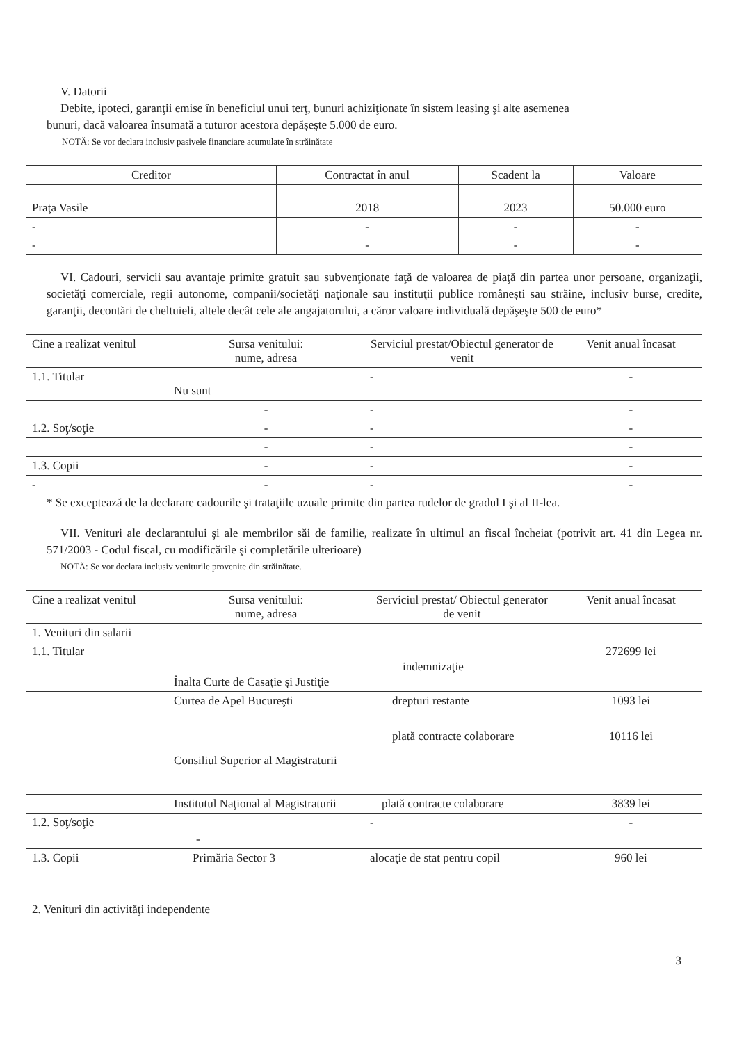V. Datorii
Debite, ipoteci, garanţii emise în beneficiul unui terţ, bunuri achiziţionate în sistem leasing şi alte asemenea
bunuri, dacă valoarea însumată a tuturor acestora depăşeşte 5.000 de euro.
NOTĂ: Se vor declara inclusiv pasivele financiare acumulate în străinătate
| Creditor | Contractat în anul | Scadent la | Valoare |
| --- | --- | --- | --- |
| Praţa Vasile | 2018 | 2023 | 50.000 euro |
| - | - | - | - |
| - | - | - | - |
VI. Cadouri, servicii sau avantaje primite gratuit sau subvenţionate faţă de valoarea de piaţă din partea unor persoane, organizaţii, societăţi comerciale, regii autonome, companii/societăţi naţionale sau instituţii publice româneşti sau străine, inclusiv burse, credite, garanţii, decontări de cheltuieli, altele decât cele ale angajatorului, a căror valoare individuală depăşeşte 500 de euro*
| Cine a realizat venitul | Sursa venitului: nume, adresa | Serviciul prestat/Obiectul generator de venit | Venit anual încasat |
| --- | --- | --- | --- |
| 1.1. Titular | Nu sunt | - | - |
| | - | - | - |
| 1.2. Soţ/soţie | - | - | - |
| | - | - | - |
| 1.3. Copii | - | - | - |
| - | - | - | - |
* Se exceptează de la declarare cadourile şi trataţiile uzuale primite din partea rudelor de gradul I şi al II-lea.
VII. Venituri ale declarantului şi ale membrilor săi de familie, realizate în ultimul an fiscal încheiat (potrivit art. 41 din Legea nr. 571/2003 - Codul fiscal, cu modificările şi completările ulterioare)
NOTĂ: Se vor declara inclusiv veniturile provenite din străinătate.
| Cine a realizat venitul | Sursa venitului: nume, adresa | Serviciul prestat/ Obiectul generator de venit | Venit anual încasat |
| --- | --- | --- | --- |
| 1. Venituri din salarii | | | |
| 1.1. Titular | Înalta Curte de Casaţie şi Justiţie | indemnizaţie | 272699 lei |
| | Curtea de Apel Bucureşti | drepturi restante | 1093 lei |
| | Consiliul Superior al Magistraturii | plată contracte colaborare | 10116 lei |
| | Institutul Naţional al Magistraturii | plată contracte colaborare | 3839 lei |
| 1.2. Soţ/soţie | - | - | - |
| 1.3. Copii | Primăria Sector 3 | alocaţie de stat pentru copil | 960 lei |
| 2. Venituri din activităţi independente | | | |
3